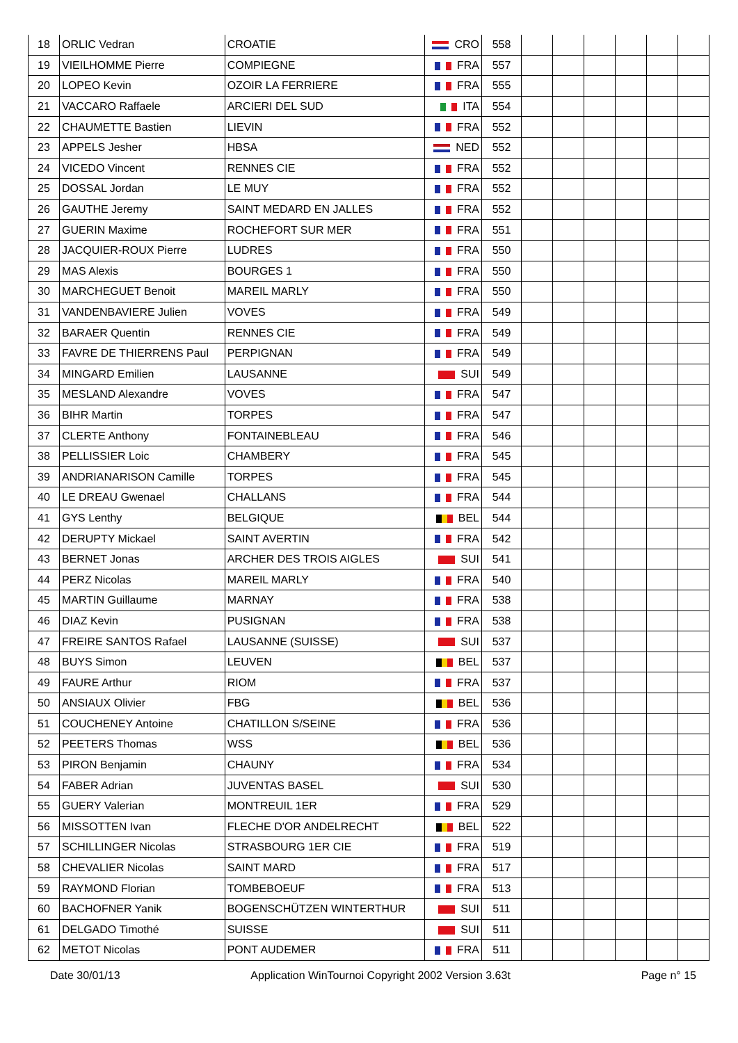| 18 | ORLIC Vedran | CROATIE | CRO | 558 | | | | | | |
| 19 | VIEILHOMME Pierre | COMPIEGNE | FRA | 557 | | | | | | |
| 20 | LOPEO Kevin | OZOIR LA FERRIERE | FRA | 555 | | | | | | |
| 21 | VACCARO Raffaele | ARCIERI DEL SUD | ITA | 554 | | | | | | |
| 22 | CHAUMETTE Bastien | LIEVIN | FRA | 552 | | | | | | |
| 23 | APPELS Jesher | HBSA | NED | 552 | | | | | | |
| 24 | VICEDO Vincent | RENNES CIE | FRA | 552 | | | | | | |
| 25 | DOSSAL Jordan | LE MUY | FRA | 552 | | | | | | |
| 26 | GAUTHE Jeremy | SAINT MEDARD EN JALLES | FRA | 552 | | | | | | |
| 27 | GUERIN Maxime | ROCHEFORT SUR MER | FRA | 551 | | | | | | |
| 28 | JACQUIER-ROUX Pierre | LUDRES | FRA | 550 | | | | | | |
| 29 | MAS Alexis | BOURGES 1 | FRA | 550 | | | | | | |
| 30 | MARCHEGUET Benoit | MAREIL MARLY | FRA | 550 | | | | | | |
| 31 | VANDENBAVIERE Julien | VOVES | FRA | 549 | | | | | | |
| 32 | BARAER Quentin | RENNES CIE | FRA | 549 | | | | | | |
| 33 | FAVRE DE THIERRENS Paul | PERPIGNAN | FRA | 549 | | | | | | |
| 34 | MINGARD Emilien | LAUSANNE | SUI | 549 | | | | | | |
| 35 | MESLAND Alexandre | VOVES | FRA | 547 | | | | | | |
| 36 | BIHR Martin | TORPES | FRA | 547 | | | | | | |
| 37 | CLERTE Anthony | FONTAINEBLEAU | FRA | 546 | | | | | | |
| 38 | PELLISSIER Loic | CHAMBERY | FRA | 545 | | | | | | |
| 39 | ANDRIANARISON Camille | TORPES | FRA | 545 | | | | | | |
| 40 | LE DREAU Gwenael | CHALLANS | FRA | 544 | | | | | | |
| 41 | GYS Lenthy | BELGIQUE | BEL | 544 | | | | | | |
| 42 | DERUPTY Mickael | SAINT AVERTIN | FRA | 542 | | | | | | |
| 43 | BERNET Jonas | ARCHER DES TROIS AIGLES | SUI | 541 | | | | | | |
| 44 | PERZ Nicolas | MAREIL MARLY | FRA | 540 | | | | | | |
| 45 | MARTIN Guillaume | MARNAY | FRA | 538 | | | | | | |
| 46 | DIAZ Kevin | PUSIGNAN | FRA | 538 | | | | | | |
| 47 | FREIRE SANTOS Rafael | LAUSANNE (SUISSE) | SUI | 537 | | | | | | |
| 48 | BUYS Simon | LEUVEN | BEL | 537 | | | | | | |
| 49 | FAURE Arthur | RIOM | FRA | 537 | | | | | | |
| 50 | ANSIAUX Olivier | FBG | BEL | 536 | | | | | | |
| 51 | COUCHENEY Antoine | CHATILLON S/SEINE | FRA | 536 | | | | | | |
| 52 | PEETERS Thomas | WSS | BEL | 536 | | | | | | |
| 53 | PIRON Benjamin | CHAUNY | FRA | 534 | | | | | | |
| 54 | FABER Adrian | JUVENTAS BASEL | SUI | 530 | | | | | | |
| 55 | GUERY Valerian | MONTREUIL 1ER | FRA | 529 | | | | | | |
| 56 | MISSOTTEN Ivan | FLECHE D'OR ANDELRECHT | BEL | 522 | | | | | | |
| 57 | SCHILLINGER Nicolas | STRASBOURG 1ER CIE | FRA | 519 | | | | | | |
| 58 | CHEVALIER Nicolas | SAINT MARD | FRA | 517 | | | | | | |
| 59 | RAYMOND Florian | TOMBEBOEUF | FRA | 513 | | | | | | |
| 60 | BACHOFNER Yanik | BOGENSCHÜTZEN WINTERTHUR | SUI | 511 | | | | | | |
| 61 | DELGADO Timothé | SUISSE | SUI | 511 | | | | | | |
| 62 | METOT Nicolas | PONT AUDEMER | FRA | 511 | | | | | | |
Date 30/01/13 Application WinTournoi Copyright 2002 Version 3.63t Page n° 15